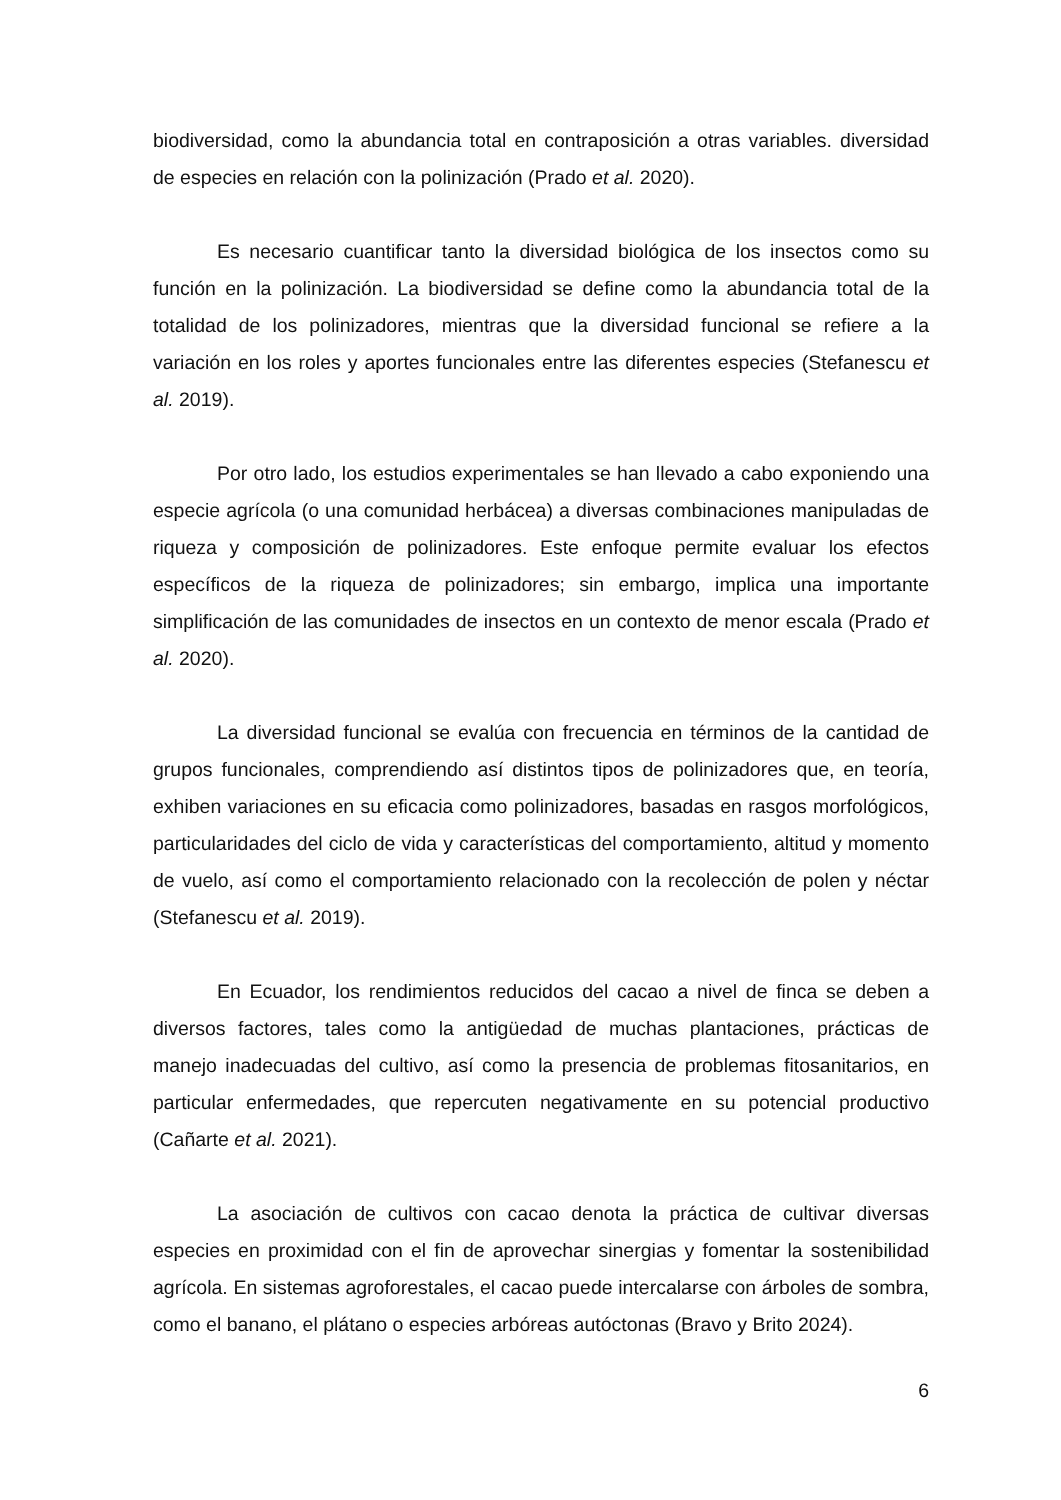biodiversidad, como la abundancia total en contraposición a otras variables. diversidad de especies en relación con la polinización (Prado et al. 2020).
Es necesario cuantificar tanto la diversidad biológica de los insectos como su función en la polinización. La biodiversidad se define como la abundancia total de la totalidad de los polinizadores, mientras que la diversidad funcional se refiere a la variación en los roles y aportes funcionales entre las diferentes especies (Stefanescu et al. 2019).
Por otro lado, los estudios experimentales se han llevado a cabo exponiendo una especie agrícola (o una comunidad herbácea) a diversas combinaciones manipuladas de riqueza y composición de polinizadores. Este enfoque permite evaluar los efectos específicos de la riqueza de polinizadores; sin embargo, implica una importante simplificación de las comunidades de insectos en un contexto de menor escala (Prado et al. 2020).
La diversidad funcional se evalúa con frecuencia en términos de la cantidad de grupos funcionales, comprendiendo así distintos tipos de polinizadores que, en teoría, exhiben variaciones en su eficacia como polinizadores, basadas en rasgos morfológicos, particularidades del ciclo de vida y características del comportamiento, altitud y momento de vuelo, así como el comportamiento relacionado con la recolección de polen y néctar (Stefanescu et al. 2019).
En Ecuador, los rendimientos reducidos del cacao a nivel de finca se deben a diversos factores, tales como la antigüedad de muchas plantaciones, prácticas de manejo inadecuadas del cultivo, así como la presencia de problemas fitosanitarios, en particular enfermedades, que repercuten negativamente en su potencial productivo (Cañarte et al. 2021).
La asociación de cultivos con cacao denota la práctica de cultivar diversas especies en proximidad con el fin de aprovechar sinergias y fomentar la sostenibilidad agrícola. En sistemas agroforestales, el cacao puede intercalarse con árboles de sombra, como el banano, el plátano o especies arbóreas autóctonas (Bravo y Brito 2024).
6